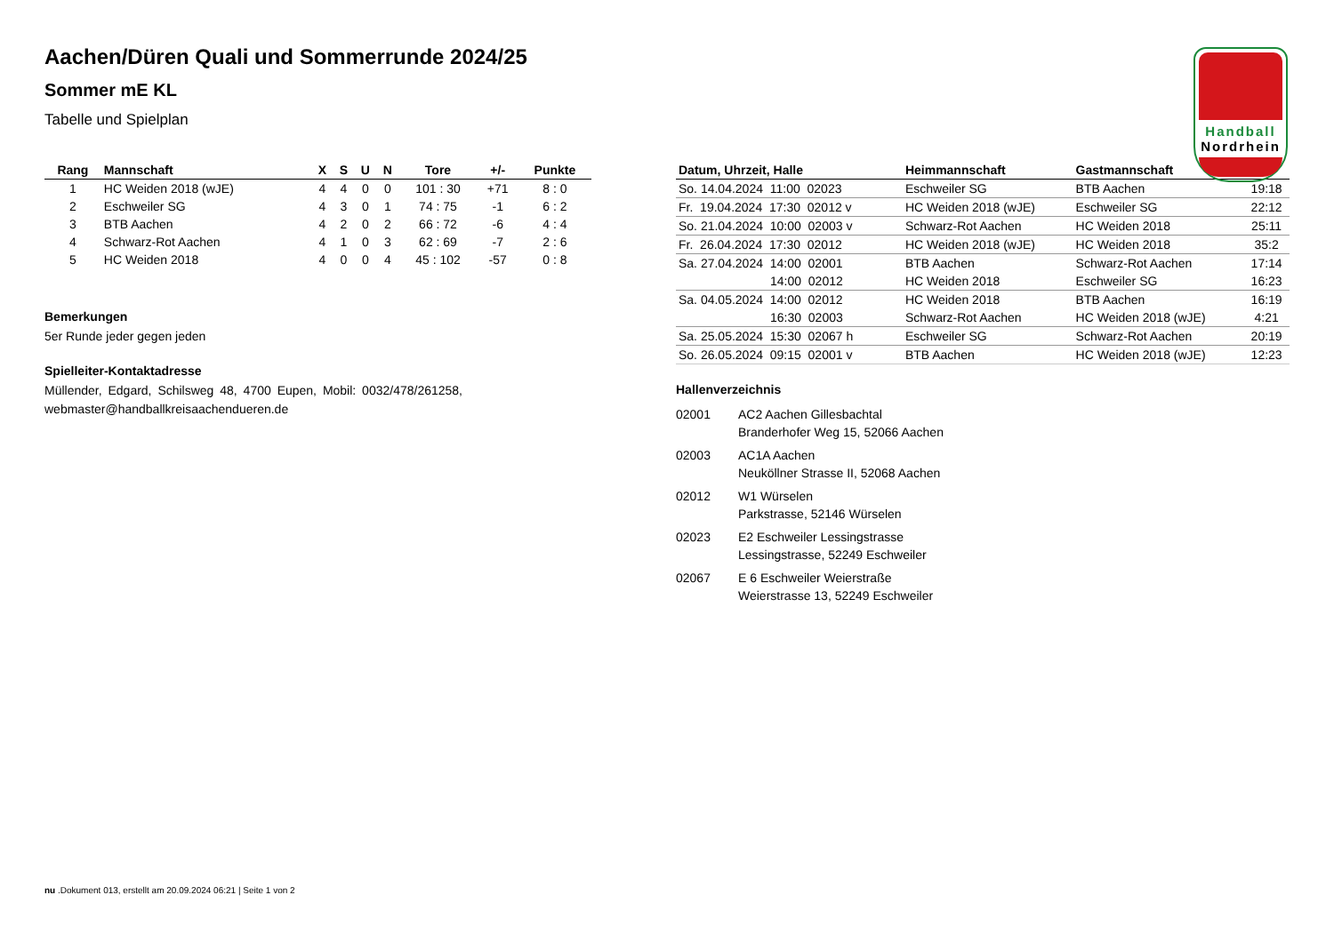Handball
Nordrhein
Aachen/Düren Quali und Sommerrunde 2024/25
Sommer mE KL
Tabelle und Spielplan
| Rang | Mannschaft | X | S | U | N | Tore | +/- | Punkte |
| --- | --- | --- | --- | --- | --- | --- | --- | --- |
| 1 | HC Weiden 2018 (wJE) | 4 | 4 | 0 | 0 | 101 : 30 | +71 | 8 : 0 |
| 2 | Eschweiler SG | 4 | 3 | 0 | 1 | 74 : 75 | -1 | 6 : 2 |
| 3 | BTB Aachen | 4 | 2 | 0 | 2 | 66 : 72 | -6 | 4 : 4 |
| 4 | Schwarz-Rot Aachen | 4 | 1 | 0 | 3 | 62 : 69 | -7 | 2 : 6 |
| 5 | HC Weiden 2018 | 4 | 0 | 0 | 4 | 45 : 102 | -57 | 0 : 8 |
Bemerkungen
5er Runde jeder gegen jeden
Spielleiter-Kontaktadresse
Müllender, Edgard, Schilsweg 48, 4700 Eupen, Mobil: 0032/478/261258, webmaster@handballkreisaachendueren.de
| Datum, Uhrzeit, Halle | Heimmannschaft | Gastmannschaft | |
| --- | --- | --- | --- |
| So. 14.04.2024 11:00 02023 | Eschweiler SG | BTB Aachen | 19:18 |
| Fr. 19.04.2024 17:30 02012 v | HC Weiden 2018 (wJE) | Eschweiler SG | 22:12 |
| So. 21.04.2024 10:00 02003 v | Schwarz-Rot Aachen | HC Weiden 2018 | 25:11 |
| Fr. 26.04.2024 17:30 02012 | HC Weiden 2018 (wJE) | HC Weiden 2018 | 35:2 |
| Sa. 27.04.2024 14:00 02001 | BTB Aachen | Schwarz-Rot Aachen | 17:14 |
| 14:00 02012 | HC Weiden 2018 | Eschweiler SG | 16:23 |
| Sa. 04.05.2024 14:00 02012 | HC Weiden 2018 | BTB Aachen | 16:19 |
| 16:30 02003 | Schwarz-Rot Aachen | HC Weiden 2018 (wJE) | 4:21 |
| Sa. 25.05.2024 15:30 02067 h | Eschweiler SG | Schwarz-Rot Aachen | 20:19 |
| So. 26.05.2024 09:15 02001 v | BTB Aachen | HC Weiden 2018 (wJE) | 12:23 |
Hallenverzeichnis
02001 AC2 Aachen Gillesbachtal
Branderhofer Weg 15, 52066 Aachen
02003 AC1A Aachen
Neuköllner Strasse II, 52068 Aachen
02012 W1 Würselen
Parkstrasse, 52146 Würselen
02023 E2 Eschweiler Lessingstrasse
Lessingstrasse, 52249 Eschweiler
02067 E 6 Eschweiler Weierstraße
Weierstrasse 13, 52249 Eschweiler
nu .Dokument 013, erstellt am 20.09.2024 06:21 | Seite 1 von 2